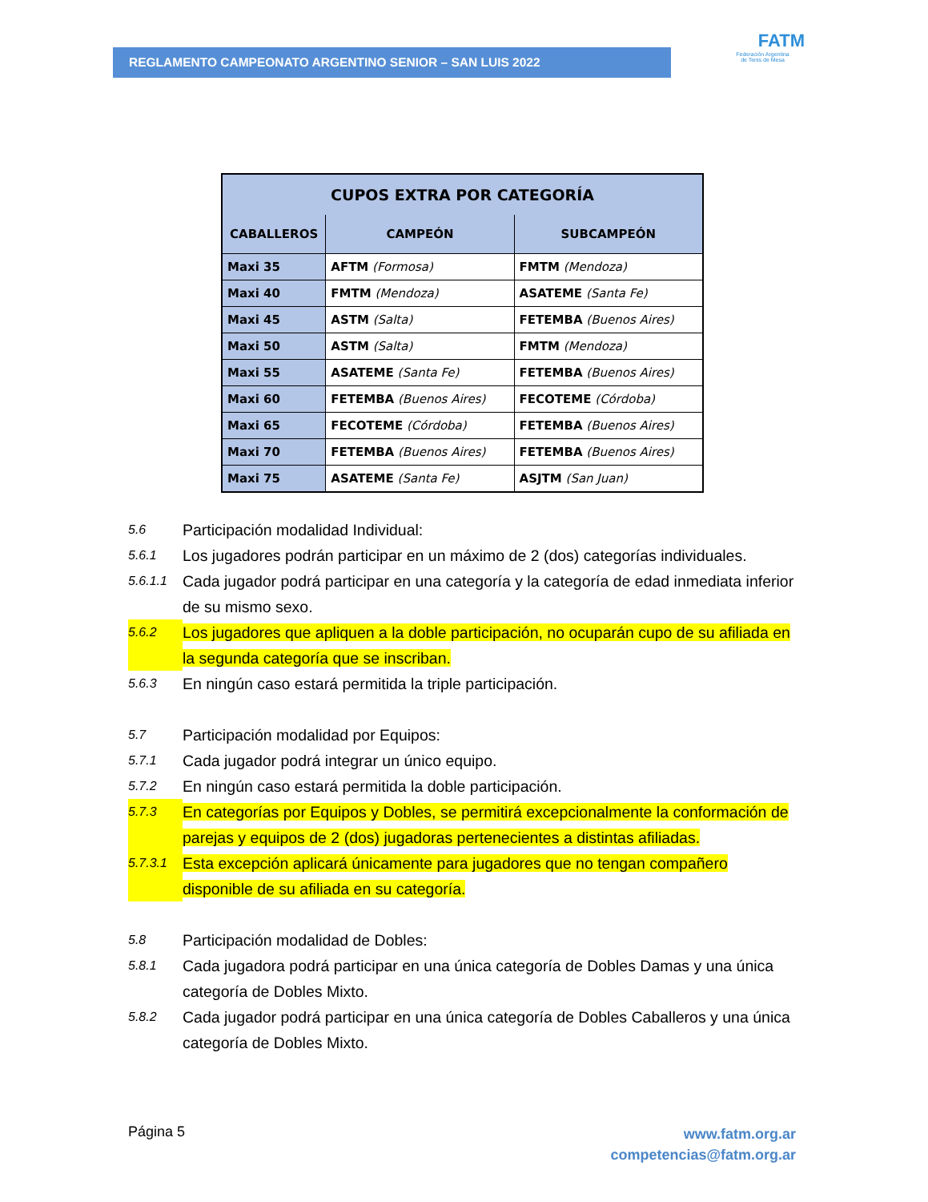REGLAMENTO CAMPEONATO ARGENTINO SENIOR – SAN LUIS 2022
FATM
Federación Argentina
de Tenis de Mesa
| CUPOS EXTRA POR CATEGORÍA | | |
| --- | --- | --- |
| CABALLEROS | CAMPEÓN | SUBCAMPEÓN |
| Maxi 35 | AFTM (Formosa) | FMTM (Mendoza) |
| Maxi 40 | FMTM (Mendoza) | ASATEME (Santa Fe) |
| Maxi 45 | ASTM (Salta) | FETEMBA (Buenos Aires) |
| Maxi 50 | ASTM (Salta) | FMTM (Mendoza) |
| Maxi 55 | ASATEME (Santa Fe) | FETEMBA (Buenos Aires) |
| Maxi 60 | FETEMBA (Buenos Aires) | FECOTEME (Córdoba) |
| Maxi 65 | FECOTEME (Córdoba) | FETEMBA (Buenos Aires) |
| Maxi 70 | FETEMBA (Buenos Aires) | FETEMBA (Buenos Aires) |
| Maxi 75 | ASATEME (Santa Fe) | ASJTM (San Juan) |
5.6 Participación modalidad Individual:
5.6.1 Los jugadores podrán participar en un máximo de 2 (dos) categorías individuales.
5.6.1.1 Cada jugador podrá participar en una categoría y la categoría de edad inmediata inferior de su mismo sexo.
5.6.2 Los jugadores que apliquen a la doble participación, no ocuparán cupo de su afiliada en la segunda categoría que se inscriban.
5.6.3 En ningún caso estará permitida la triple participación.
5.7 Participación modalidad por Equipos:
5.7.1 Cada jugador podrá integrar un único equipo.
5.7.2 En ningún caso estará permitida la doble participación.
5.7.3 En categorías por Equipos y Dobles, se permitirá excepcionalmente la conformación de parejas y equipos de 2 (dos) jugadoras pertenecientes a distintas afiliadas.
5.7.3.1 Esta excepción aplicará únicamente para jugadores que no tengan compañero disponible de su afiliada en su categoría.
5.8 Participación modalidad de Dobles:
5.8.1 Cada jugadora podrá participar en una única categoría de Dobles Damas y una única categoría de Dobles Mixto.
5.8.2 Cada jugador podrá participar en una única categoría de Dobles Caballeros y una única categoría de Dobles Mixto.
Página 5 www.fatm.org.ar
competencias@fatm.org.ar